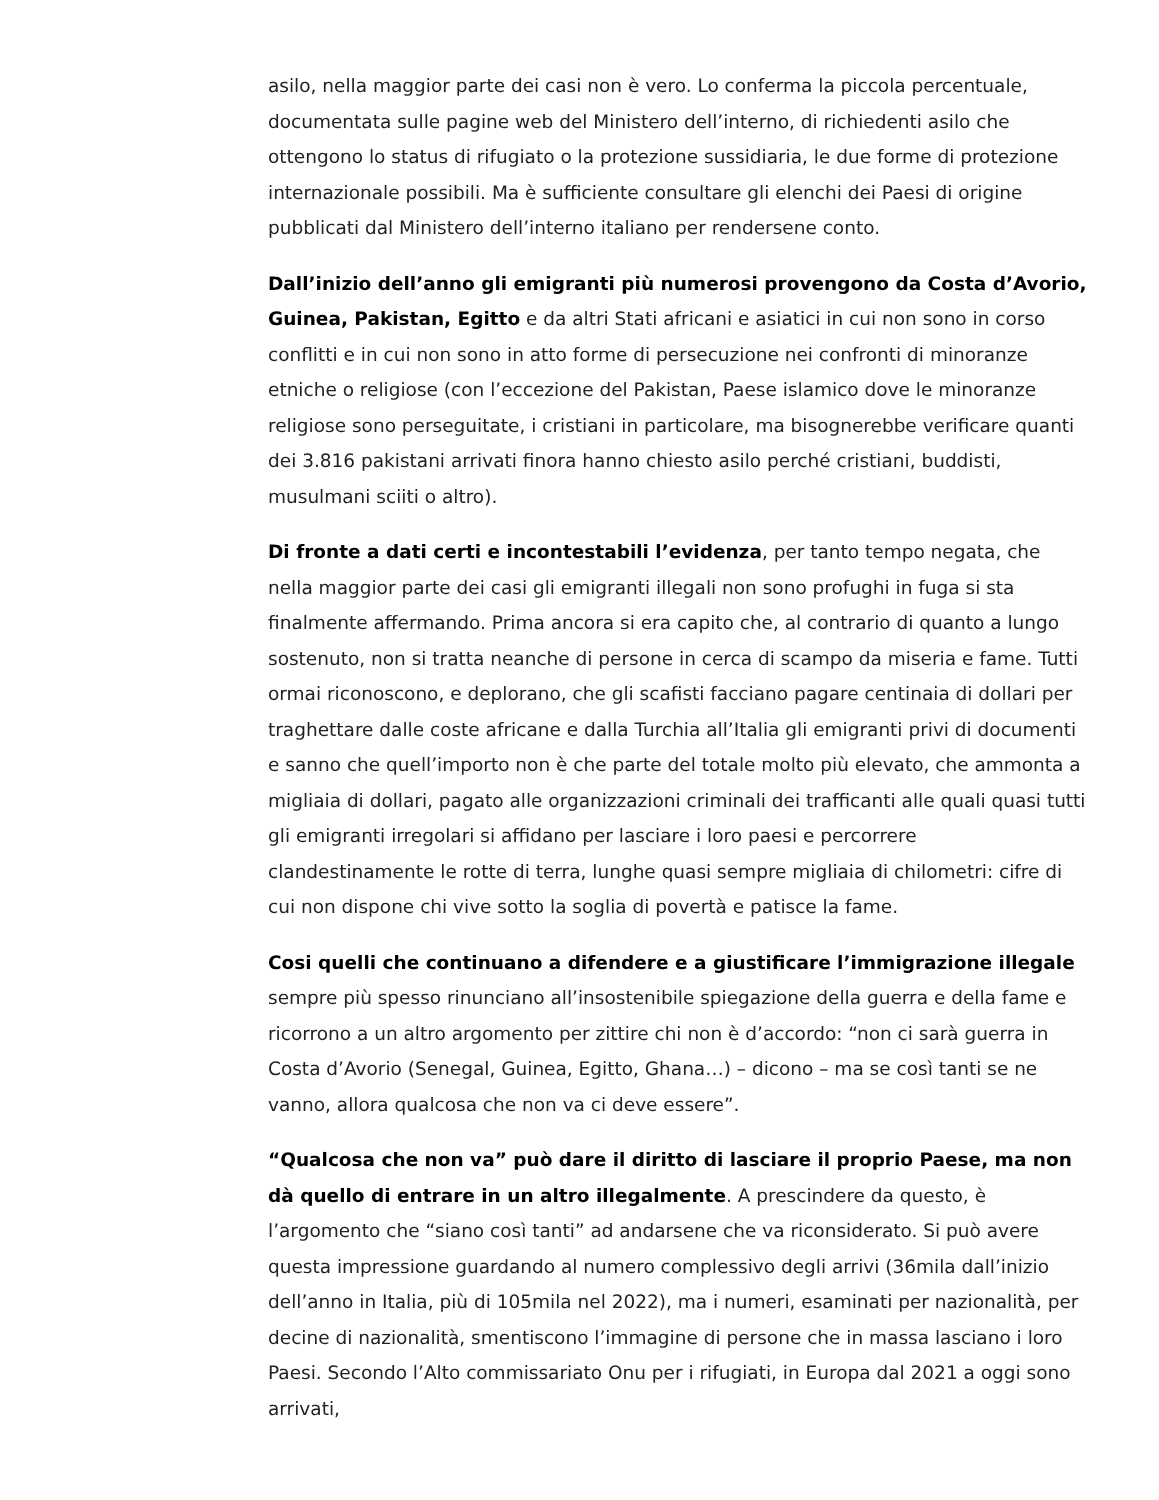asilo, nella maggior parte dei casi non è vero. Lo conferma la piccola percentuale, documentata sulle pagine web del Ministero dell’interno, di richiedenti asilo che ottengono lo status di rifugiato o la protezione sussidiaria, le due forme di protezione internazionale possibili. Ma è sufficiente consultare gli elenchi dei Paesi di origine pubblicati dal Ministero dell’interno italiano per rendersene conto.
Dall’inizio dell’anno gli emigranti più numerosi provengono da Costa d’Avorio, Guinea, Pakistan, Egitto e da altri Stati africani e asiatici in cui non sono in corso conflitti e in cui non sono in atto forme di persecuzione nei confronti di minoranze etniche o religiose (con l’eccezione del Pakistan, Paese islamico dove le minoranze religiose sono perseguitate, i cristiani in particolare, ma bisognerebbe verificare quanti dei 3.816 pakistani arrivati finora hanno chiesto asilo perché cristiani, buddisti, musulmani sciiti o altro).
Di fronte a dati certi e incontestabili l’evidenza, per tanto tempo negata, che nella maggior parte dei casi gli emigranti illegali non sono profughi in fuga si sta finalmente affermando. Prima ancora si era capito che, al contrario di quanto a lungo sostenuto, non si tratta neanche di persone in cerca di scampo da miseria e fame. Tutti ormai riconoscono, e deplorano, che gli scafisti facciano pagare centinaia di dollari per traghettare dalle coste africane e dalla Turchia all’Italia gli emigranti privi di documenti e sanno che quell’importo non è che parte del totale molto più elevato, che ammonta a migliaia di dollari, pagato alle organizzazioni criminali dei trafficanti alle quali quasi tutti gli emigranti irregolari si affidano per lasciare i loro paesi e percorrere clandestinamente le rotte di terra, lunghe quasi sempre migliaia di chilometri: cifre di cui non dispone chi vive sotto la soglia di povertà e patisce la fame.
Cosi quelli che continuano a difendere e a giustificare l’immigrazione illegale sempre più spesso rinunciano all’insostenibile spiegazione della guerra e della fame e ricorrono a un altro argomento per zittire chi non è d’accordo: “non ci sarà guerra in Costa d’Avorio (Senegal, Guinea, Egitto, Ghana…) – dicono – ma se così tanti se ne vanno, allora qualcosa che non va ci deve essere”.
“Qualcosa che non va” può dare il diritto di lasciare il proprio Paese, ma non dà quello di entrare in un altro illegalmente. A prescindere da questo, è l’argomento che “siano così tanti” ad andarsene che va riconsiderato. Si può avere questa impressione guardando al numero complessivo degli arrivi (36mila dall’inizio dell’anno in Italia, più di 105mila nel 2022), ma i numeri, esaminati per nazionalità, per decine di nazionalità, smentiscono l’immagine di persone che in massa lasciano i loro Paesi. Secondo l’Alto commissariato Onu per i rifugiati, in Europa dal 2021 a oggi sono arrivati,